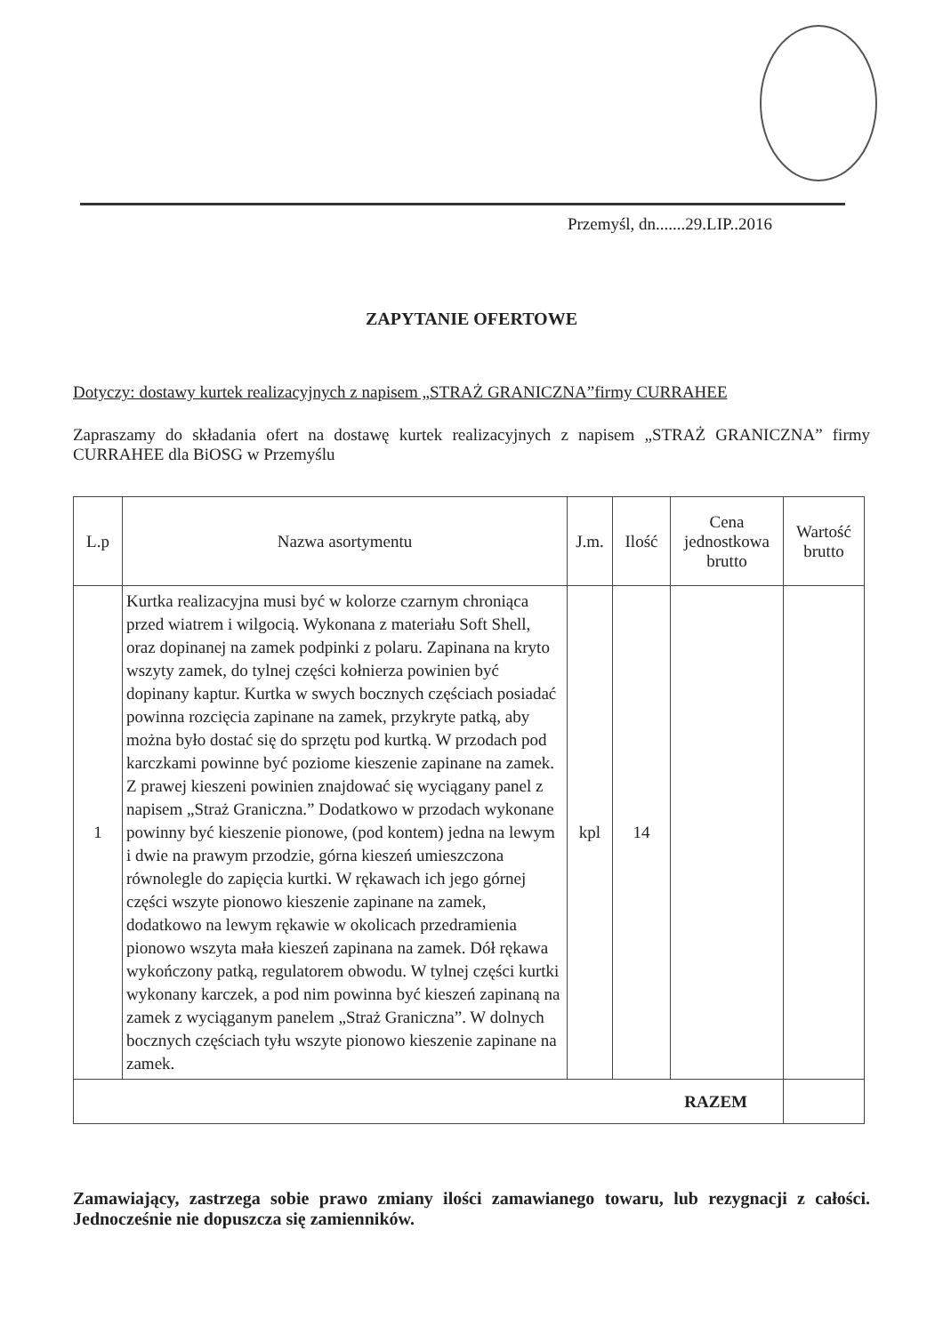Przemyśl, dn.......29.LIP..2016
ZAPYTANIE OFERTOWE
Dotyczy: dostawy kurtek realizacyjnych z napisem „STRAŻ GRANICZNA”firmy CURRAHEE
Zapraszamy do składania ofert na dostawę kurtek realizacyjnych z napisem „STRAŻ GRANICZNA” firmy CURRAHEE dla BiOSG w Przemyślu
| L.p | Nazwa asortymentu | J.m. | Ilość | Cena jednostkowa brutto | Wartość brutto |
| --- | --- | --- | --- | --- | --- |
| 1 | Kurtka realizacyjna musi być w kolorze czarnym chroniąca przed wiatrem i wilgocią. Wykonana z materiału Soft Shell, oraz dopinanej na zamek podpinki z polaru. Zapinana na kryto wszyty zamek, do tylnej części kołnierza powinien być dopinany kaptur. Kurtka w swych bocznych częściach posiadać powinna rozcięcia zapinane na zamek, przykryte patką, aby można było dostać się do sprzętu pod kurtką. W przodach pod karczkami powinne być poziome kieszenie zapinane na zamek. Z prawej kieszeni powinien znajdować się wyciągany panel z napisem „Straż Graniczna.” Dodatkowo w przodach wykonane powinny być kieszenie pionowe, (pod kontem) jedna na lewym i dwie na prawym przodzie, górna kieszeń umieszczona równolegle do zapięcia kurtki. W rękawach ich jego górnej części wszyte pionowo kieszenie zapinane na zamek, dodatkowo na lewym rękawie w okolicach przedramienia pionowo wszyta mała kieszeń zapinana na zamek. Dół rękawa wykończony patką, regulatorem obwodu. W tylnej części kurtki wykonany karczek, a pod nim powinna być kieszeń zapinaną na zamek z wyciąganym panelem „Straż Graniczna”. W dolnych bocznych częściach tyłu wszyte pionowo kieszenie zapinane na zamek. | kpl | 14 | | |
| RAZEM | | | | | |
Zamawiający, zastrzega sobie prawo zmiany ilości zamawianego towaru, lub rezygnacji z całości. Jednocześnie nie dopuszcza się zamienników.